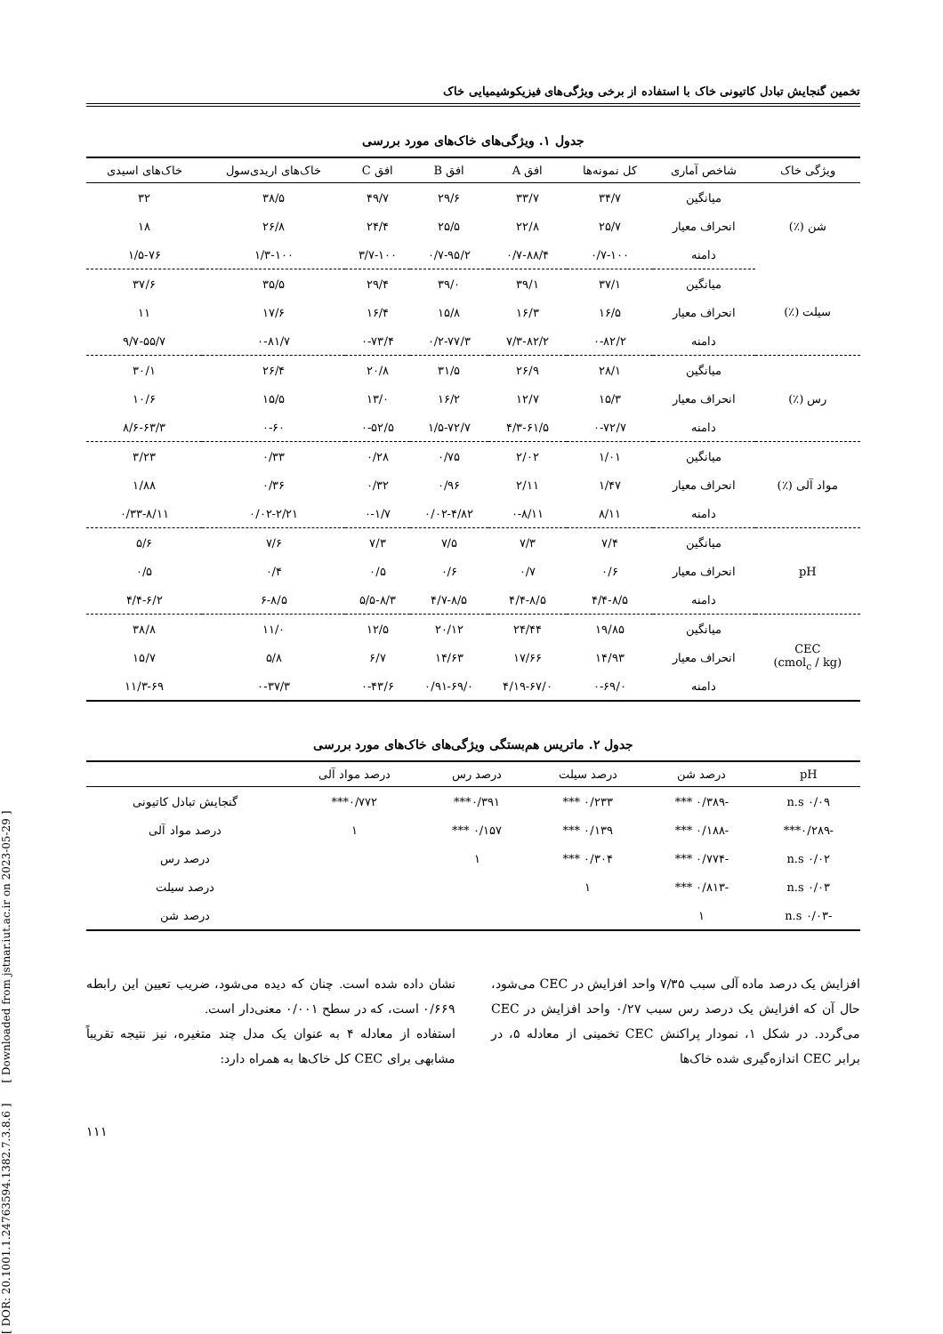تخمین گنجایش تبادل کاتیونی خاک با استفاده از برخی ویژگی‌های فیزیکوشیمیایی خاک
جدول ۱. ویژگی‌های خاک‌های مورد بررسی
| ویژگی خاک | شاخص آماری | کل نمونه‌ها | افق A | افق B | افق C | خاک‌های اریدی‌سول | خاک‌های اسیدی |
| --- | --- | --- | --- | --- | --- | --- | --- |
| شن (٪) | میانگین | ۳۴/۷ | ۳۳/۷ | ۲۹/۶ | ۴۹/۷ | ۳۸/۵ | ۳۲ |
| | انحراف معیار | ۲۵/۷ | ۲۲/۸ | ۲۵/۵ | ۲۴/۴ | ۲۶/۸ | ۱۸ |
| | دامنه | ۰/۷-۱۰۰ | ۰/۷-۸۸/۴ | ۰/۷-۹۵/۲ | ۳/۷-۱۰۰ | ۱/۳-۱۰۰ | ۱/۵-۷۶ |
| سیلت (٪) | میانگین | ۳۷/۱ | ۳۹/۱ | ۳۹/۰ | ۲۹/۴ | ۳۵/۵ | ۳۷/۶ |
| | انحراف معیار | ۱۶/۵ | ۱۶/۳ | ۱۵/۸ | ۱۶/۴ | ۱۷/۶ | ۱۱ |
| | دامنه | ۰-۸۲/۲ | ۷/۳-۸۲/۲ | ۰/۲-۷۷/۳ | ۰-۷۳/۴ | ۰-۸۱/۷ | ۹/۷-۵۵/۷ |
| رس (٪) | میانگین | ۲۸/۱ | ۲۶/۹ | ۳۱/۵ | ۲۰/۸ | ۲۶/۴ | ۳۰/۱ |
| | انحراف معیار | ۱۵/۳ | ۱۲/۷ | ۱۶/۲ | ۱۳/۰ | ۱۵/۵ | ۱۰/۶ |
| | دامنه | ۰-۷۲/۷ | ۴/۳-۶۱/۵ | ۱/۵-۷۲/۷ | ۰-۵۲/۵ | ۰-۶۰ | ۸/۶-۶۳/۳ |
| مواد آلی (٪) | میانگین | ۱/۰۱ | ۲/۰۲ | ۰/۷۵ | ۰/۲۸ | ۰/۳۳ | ۳/۲۳ |
| | انحراف معیار | ۱/۴۷ | ۲/۱۱ | ۰/۹۶ | ۰/۳۲ | ۰/۳۶ | ۱/۸۸ |
| | دامنه | ۸/۱۱ | ۰-۸/۱۱ | ۰/۰۲-۴/۸۲ | ۰-۱/۷ | ۰/۰۲-۲/۲۱ | ۰/۳۳-۸/۱۱ |
| pH | میانگین | ۷/۴ | ۷/۳ | ۷/۵ | ۷/۳ | ۷/۶ | ۵/۶ |
| | انحراف معیار | ۰/۶ | ۰/۷ | ۰/۶ | ۰/۵ | ۰/۴ | ۰/۵ |
| | دامنه | ۴/۴-۸/۵ | ۴/۴-۸/۵ | ۴/۷-۸/۵ | ۵/۵-۸/۳ | ۶-۸/۵ | ۴/۴-۶/۲ |
| CEC (cmol<sub>c</sub> / kg) | میانگین | ۱۹/۸۵ | ۲۴/۴۴ | ۲۰/۱۲ | ۱۲/۵ | ۱۱/۰ | ۳۸/۸ |
| | انحراف معیار | ۱۴/۹۳ | ۱۷/۶۶ | ۱۴/۶۳ | ۶/۷ | ۵/۸ | ۱۵/۷ |
| | دامنه | ۰-۶۹/۰ | ۴/۱۹-۶۷/۰ | ۰/۹۱-۶۹/۰ | ۰-۴۳/۶ | ۰-۳۷/۳ | ۱۱/۳-۶۹ |
جدول ۲. ماتریس هم‌بستگی ویژگی‌های خاک‌های مورد بررسی
| pH | درصد شن | درصد سیلت | درصد رس | درصد مواد آلی | |
| --- | --- | --- | --- | --- | --- |
| ۰/۰۹ n.s | -۰/۳۸۹ *** | ۰/۲۳۳ *** | ۰/۳۹۱*** | ۰/۷۷۲*** | گنجایش تبادل کاتیونی |
| -۰/۲۸۹*** | -۰/۱۸۸ *** | ۰/۱۳۹ *** | ۰/۱۵۷ *** | ۱ | درصد مواد آلی |
| ۰/۰۲ n.s | -۰/۷۷۴ *** | ۰/۳۰۴ *** | ۱ | | درصد رس |
| ۰/۰۳ n.s | -۰/۸۱۳ *** | ۱ | | | درصد سیلت |
| -۰/۰۳ n.s | ۱ | | | | درصد شن |
افزایش یک درصد ماده آلی سبب ۷/۳۵ واحد افزایش در CEC می‌شود، حال آن که افزایش یک درصد رس سبب ۰/۲۷ واحد افزایش در CEC می‌گردد. در شکل ۱، نمودار پراکنش CEC تخمینی از معادله ۵، در برابر CEC اندازه‌گیری شده خاک‌ها
نشان داده شده است. چنان که دیده می‌شود، ضریب تعیین این رابطه ۰/۶۶۹ است، که در سطح ۰/۰۰۱ معنی‌دار است.
استفاده از معادله ۴ به عنوان یک مدل چند متغیره، نیز نتیجه تقریباً مشابهی برای CEC کل خاک‌ها به همراه دارد:
۱۱۱
[ DOR: 20.1001.1.24763594.1382.7.3.8.6 ] [ Downloaded from jstnar.iut.ac.ir on 2023-05-29 ]